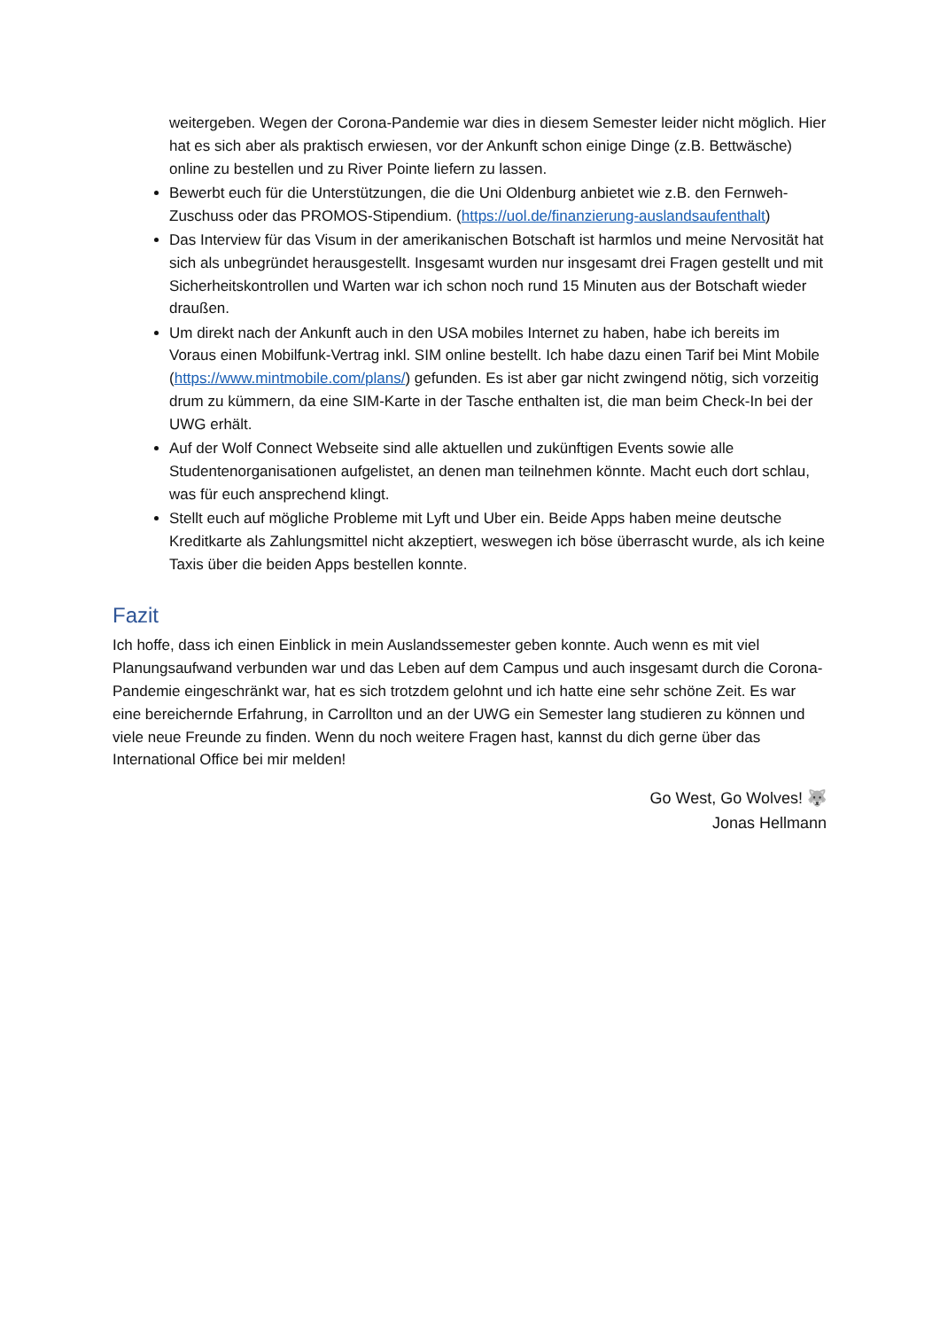weitergeben. Wegen der Corona-Pandemie war dies in diesem Semester leider nicht möglich. Hier hat es sich aber als praktisch erwiesen, vor der Ankunft schon einige Dinge (z.B. Bettwäsche) online zu bestellen und zu River Pointe liefern zu lassen.
Bewerbt euch für die Unterstützungen, die die Uni Oldenburg anbietet wie z.B. den Fernweh-Zuschuss oder das PROMOS-Stipendium. (https://uol.de/finanzierung-auslandsaufenthalt)
Das Interview für das Visum in der amerikanischen Botschaft ist harmlos und meine Nervosität hat sich als unbegründet herausgestellt. Insgesamt wurden nur insgesamt drei Fragen gestellt und mit Sicherheitskontrollen und Warten war ich schon noch rund 15 Minuten aus der Botschaft wieder draußen.
Um direkt nach der Ankunft auch in den USA mobiles Internet zu haben, habe ich bereits im Voraus einen Mobilfunk-Vertrag inkl. SIM online bestellt. Ich habe dazu einen Tarif bei Mint Mobile (https://www.mintmobile.com/plans/) gefunden. Es ist aber gar nicht zwingend nötig, sich vorzeitig drum zu kümmern, da eine SIM-Karte in der Tasche enthalten ist, die man beim Check-In bei der UWG erhält.
Auf der Wolf Connect Webseite sind alle aktuellen und zukünftigen Events sowie alle Studentenorganisationen aufgelistet, an denen man teilnehmen könnte. Macht euch dort schlau, was für euch ansprechend klingt.
Stellt euch auf mögliche Probleme mit Lyft und Uber ein. Beide Apps haben meine deutsche Kreditkarte als Zahlungsmittel nicht akzeptiert, weswegen ich böse überrascht wurde, als ich keine Taxis über die beiden Apps bestellen konnte.
Fazit
Ich hoffe, dass ich einen Einblick in mein Auslandssemester geben konnte. Auch wenn es mit viel Planungsaufwand verbunden war und das Leben auf dem Campus und auch insgesamt durch die Corona-Pandemie eingeschränkt war, hat es sich trotzdem gelohnt und ich hatte eine sehr schöne Zeit. Es war eine bereichernde Erfahrung, in Carrollton und an der UWG ein Semester lang studieren zu können und viele neue Freunde zu finden. Wenn du noch weitere Fragen hast, kannst du dich gerne über das International Office bei mir melden!
Go West, Go Wolves! 🐺
Jonas Hellmann